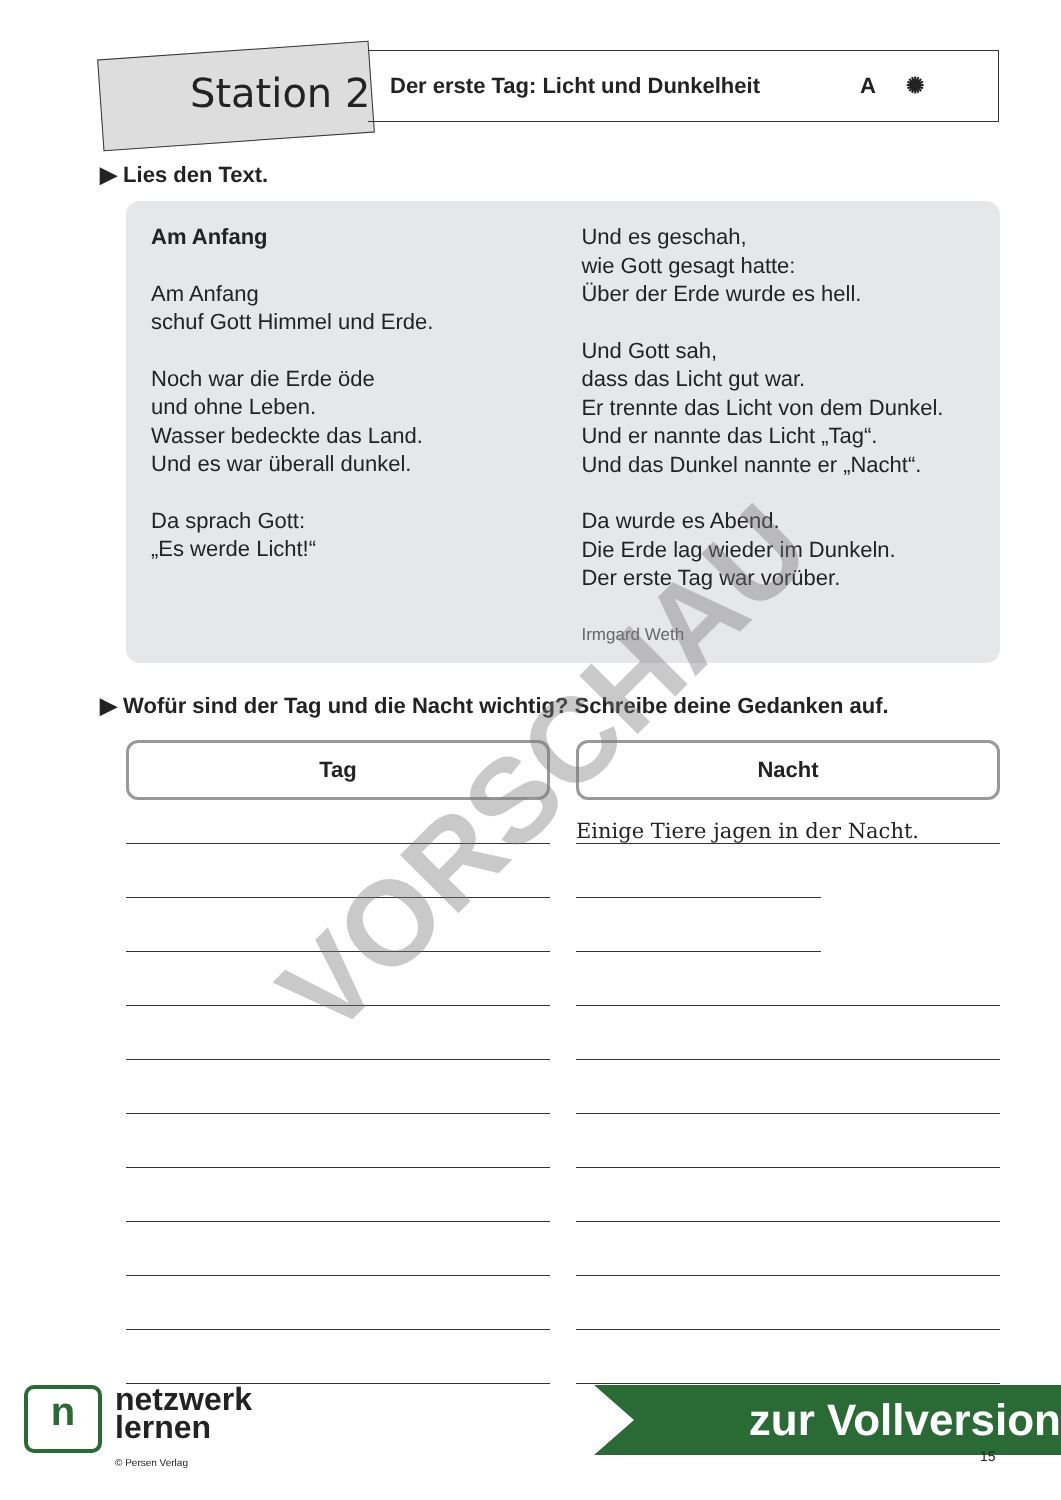Station 2
Der erste Tag: Licht und Dunkelheit A ✺
▶ Lies den Text.
Am Anfang
Am Anfang
schuf Gott Himmel und Erde.
Noch war die Erde öde
und ohne Leben.
Wasser bedeckte das Land.
Und es war überall dunkel.
Da sprach Gott:
„Es werde Licht!“
Und es geschah,
wie Gott gesagt hatte:
Über der Erde wurde es hell.
Und Gott sah,
dass das Licht gut war.
Er trennte das Licht von dem Dunkel.
Und er nannte das Licht „Tag“.
Und das Dunkel nannte er „Nacht“.
Da wurde es Abend.
Die Erde lag wieder im Dunkeln.
Der erste Tag war vorüber.
Irmgard Weth
▶ Wofür sind der Tag und die Nacht wichtig? Schreibe deine Gedanken auf.
Tag Nacht
Einige Tiere jagen in der Nacht. VORSCHAU
n
netzwerk
lernen
© Persen Verlag
zur Vollversion
15